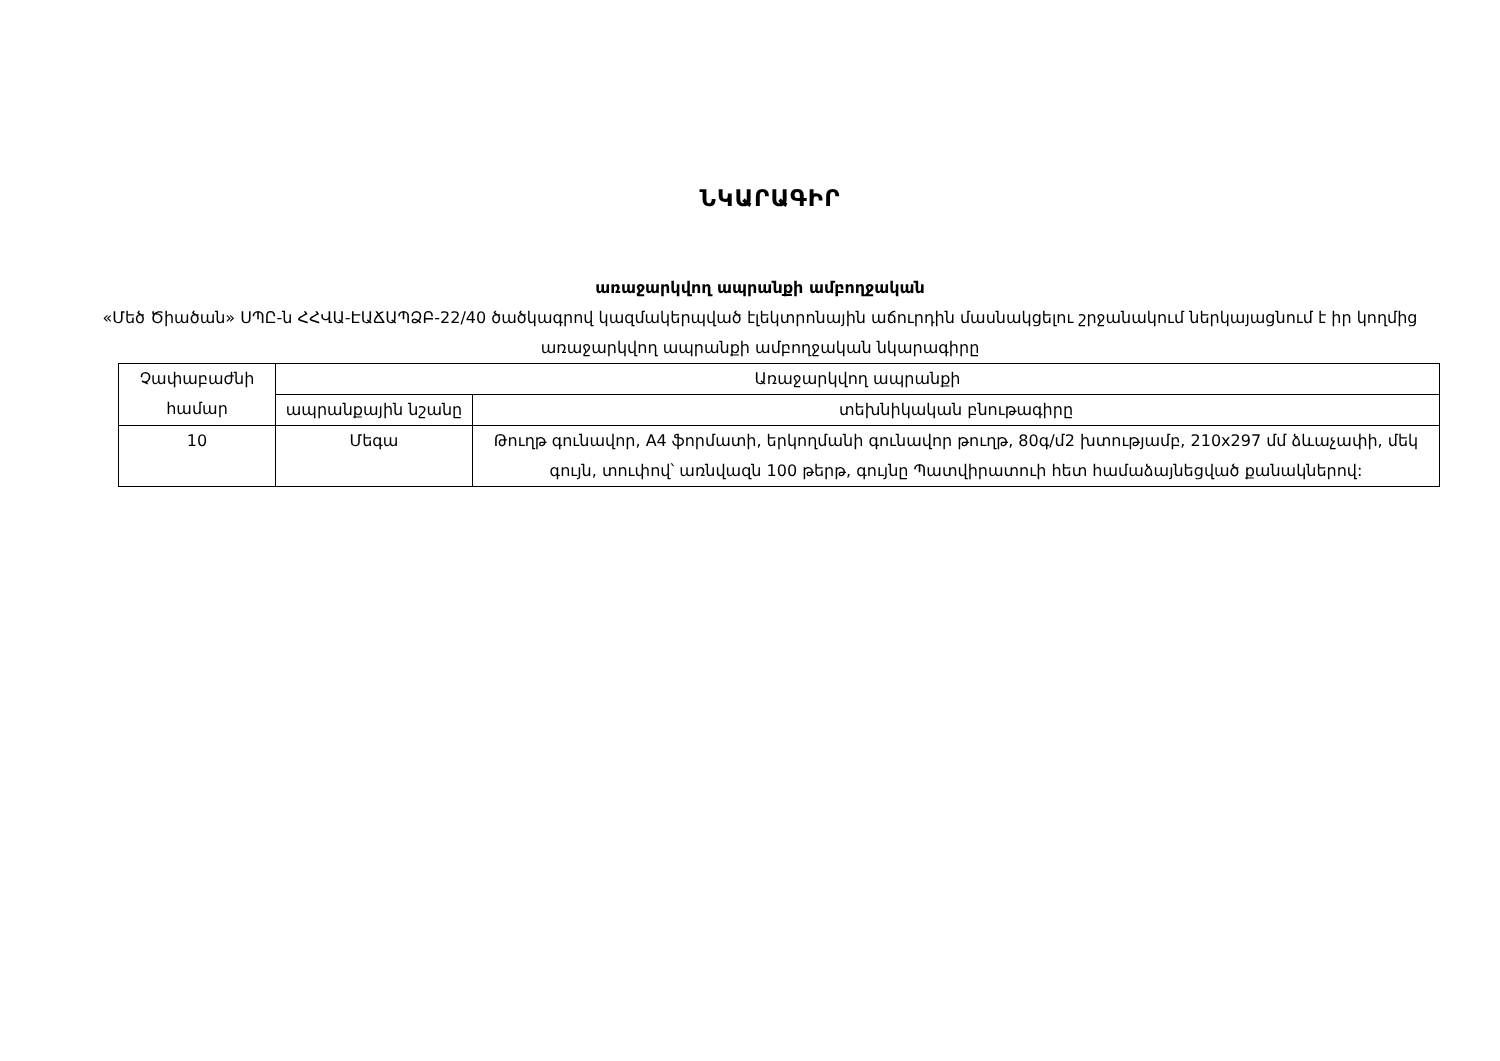ՆԿԱՐԱԳԻՐ
առաջարկվող ապրանքի ամբողջական
«Մեծ Ծիածան» ՍՊԸ-ն ՀՀՎԱ-ԷԱՃԱՊՁԲ-22/40 ծածկագրով կազմակերպված էլեկտրոնային աճուրդին մասնակցելու շրջանակում ներկայացնում է իր կողմից առաջարկվող ապրանքի ամբողջական նկարագիրը
| Չափաբաժնի համար | Առաջարկվող ապրանքի | |
| --- | --- | --- |
| | ապրանքային նշանը | տեխնիկական բնութագիրը |
| 10 | Մեգա | Թուղթ գունավոր, A4 ֆորմատի, երկողմանի գունավոր թուղթ, 80գ/մ2 խտությամբ, 210x297 մմ ձևաչափի, մեկ գույն, տուփով՝ առնվազն 100 թերթ, գույնը Պատվիրատուի հետ համաձայնեցված քանակներով: |